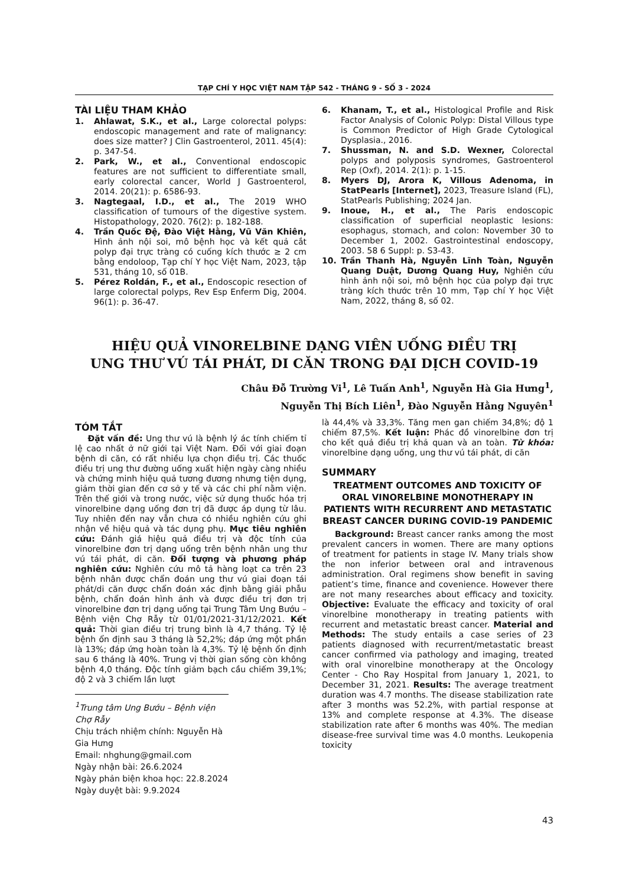TẠP CHÍ Y HỌC VIỆT NAM TẬP 542 - THÁNG 9 - SỐ 3 - 2024
TÀI LIỆU THAM KHẢO
1. Ahlawat, S.K., et al., Large colorectal polyps: endoscopic management and rate of malignancy: does size matter? J Clin Gastroenterol, 2011. 45(4): p. 347-54.
2. Park, W., et al., Conventional endoscopic features are not sufficient to differentiate small, early colorectal cancer, World J Gastroenterol, 2014. 20(21): p. 6586-93.
3. Nagtegaal, I.D., et al., The 2019 WHO classification of tumours of the digestive system. Histopathology, 2020. 76(2): p. 182-188.
4. Trần Quốc Đệ, Đào Việt Hằng, Vũ Văn Khiên, Hình ảnh nội soi, mô bệnh học và kết quả cắt polyp đại trực tràng có cuống kích thước ≥ 2 cm bằng endoloop, Tạp chí Y học Việt Nam, 2023, tập 531, tháng 10, số 01B.
5. Pérez Roldán, F., et al., Endoscopic resection of large colorectal polyps, Rev Esp Enferm Dig, 2004. 96(1): p. 36-47.
6. Khanam, T., et al., Histological Profile and Risk Factor Analysis of Colonic Polyp: Distal Villous type is Common Predictor of High Grade Cytological Dysplasia., 2016.
7. Shussman, N. and S.D. Wexner, Colorectal polyps and polyposis syndromes, Gastroenterol Rep (Oxf), 2014. 2(1): p. 1-15.
8. Myers DJ, Arora K, Villous Adenoma, in StatPearls [Internet], 2023, Treasure Island (FL), StatPearls Publishing; 2024 Jan.
9. Inoue, H., et al., The Paris endoscopic classification of superficial neoplastic lesions: esophagus, stomach, and colon: November 30 to December 1, 2002. Gastrointestinal endoscopy, 2003. 58 6 Suppl: p. S3-43.
10. Trần Thanh Hà, Nguyễn Lĩnh Toàn, Nguyễn Quang Duật, Dương Quang Huy, Nghiên cứu hình ảnh nội soi, mô bệnh học của polyp đại trực tràng kích thước trên 10 mm, Tạp chí Y học Việt Nam, 2022, tháng 8, số 02.
HIỆU QUẢ VINORELBINE DẠNG VIÊN UỐNG ĐIỀU TRỊ
UNG THƯ VÚ TÁI PHÁT, DI CĂN TRONG ĐẠI DỊCH COVID-19
Châu Đỗ Trường Vi<sup>1</sup>, Lê Tuấn Anh<sup>1</sup>, Nguyễn Hà Gia Hưng<sup>1</sup>,
Nguyễn Thị Bích Liên<sup>1</sup>, Đào Nguyễn Hằng Nguyên<sup>1</sup>
TÓM TẮT
Đặt vấn đề: Ung thư vú là bệnh lý ác tính chiếm tỉ lệ cao nhất ở nữ giới tại Việt Nam. Đối với giai đoạn bệnh di căn, có rất nhiều lựa chọn điều trị. Các thuốc điều trị ung thư đường uống xuất hiện ngày càng nhiều và chứng minh hiệu quả tương đương nhưng tiện dụng, giảm thời gian đến cơ sở y tế và các chi phí nằm viện. Trên thế giới và trong nước, việc sử dụng thuốc hóa trị vinorelbine dạng uống đơn trị đã được áp dụng từ lâu. Tuy nhiên đến nay vẫn chưa có nhiều nghiên cứu ghi nhận về hiệu quả và tác dụng phụ. Mục tiêu nghiên cứu: Đánh giá hiệu quả điều trị và độc tính của vinorelbine đơn trị dạng uống trên bệnh nhân ung thư vú tái phát, di căn. Đối tượng và phương pháp nghiên cứu: Nghiên cứu mô tả hàng loạt ca trên 23 bệnh nhân được chẩn đoán ung thư vú giai đoạn tái phát/di căn được chẩn đoán xác định bằng giải phẫu bệnh, chẩn đoán hình ảnh và được điều trị đơn trị vinorelbine đơn trị dạng uống tại Trung Tâm Ung Bướu – Bệnh viện Chợ Rẫy từ 01/01/2021-31/12/2021. Kết quả: Thời gian điều trị trung bình là 4,7 tháng. Tỷ lệ bệnh ổn định sau 3 tháng là 52,2%; đáp ứng một phần là 13%; đáp ứng hoàn toàn là 4,3%. Tỷ lệ bệnh ổn định sau 6 tháng là 40%. Trung vị thời gian sống còn không bệnh 4,0 tháng. Độc tính giảm bạch cầu chiếm 39,1%; độ 2 và 3 chiếm lần lượt
<sup>1</sup> Trung tâm Ung Bướu – Bệnh viện Chợ Rẫy
Chịu trách nhiệm chính: Nguyễn Hà Gia Hưng
Email: nhghung@gmail.com
Ngày nhận bài: 26.6.2024
Ngày phản biện khoa học: 22.8.2024
Ngày duyệt bài: 9.9.2024
là 44,4% và 33,3%. Tăng men gan chiếm 34,8%; độ 1 chiếm 87,5%. Kết luận: Phác đồ vinorelbine đơn trị cho kết quả điều trị khả quan và an toàn. Từ khóa: vinorelbine dạng uống, ung thư vú tái phát, di căn
SUMMARY
TREATMENT OUTCOMES AND TOXICITY OF ORAL VINORELBINE MONOTHERAPY IN PATIENTS WITH RECURRENT AND METASTATIC BREAST CANCER DURING COVID-19 PANDEMIC
Background: Breast cancer ranks among the most prevalent cancers in women. There are many options of treatment for patients in stage IV. Many trials show the non inferior between oral and intravenous administration. Oral regimens show benefit in saving patient’s time, finance and covenience. However there are not many researches about efficacy and toxicity. Objective: Evaluate the efficacy and toxicity of oral vinorelbine monotherapy in treating patients with recurrent and metastatic breast cancer. Material and Methods: The study entails a case series of 23 patients diagnosed with recurrent/metastatic breast cancer confirmed via pathology and imaging, treated with oral vinorelbine monotherapy at the Oncology Center - Cho Ray Hospital from January 1, 2021, to December 31, 2021. Results: The average treatment duration was 4.7 months. The disease stabilization rate after 3 months was 52.2%, with partial response at 13% and complete response at 4.3%. The disease stabilization rate after 6 months was 40%. The median disease-free survival time was 4.0 months. Leukopenia toxicity
43